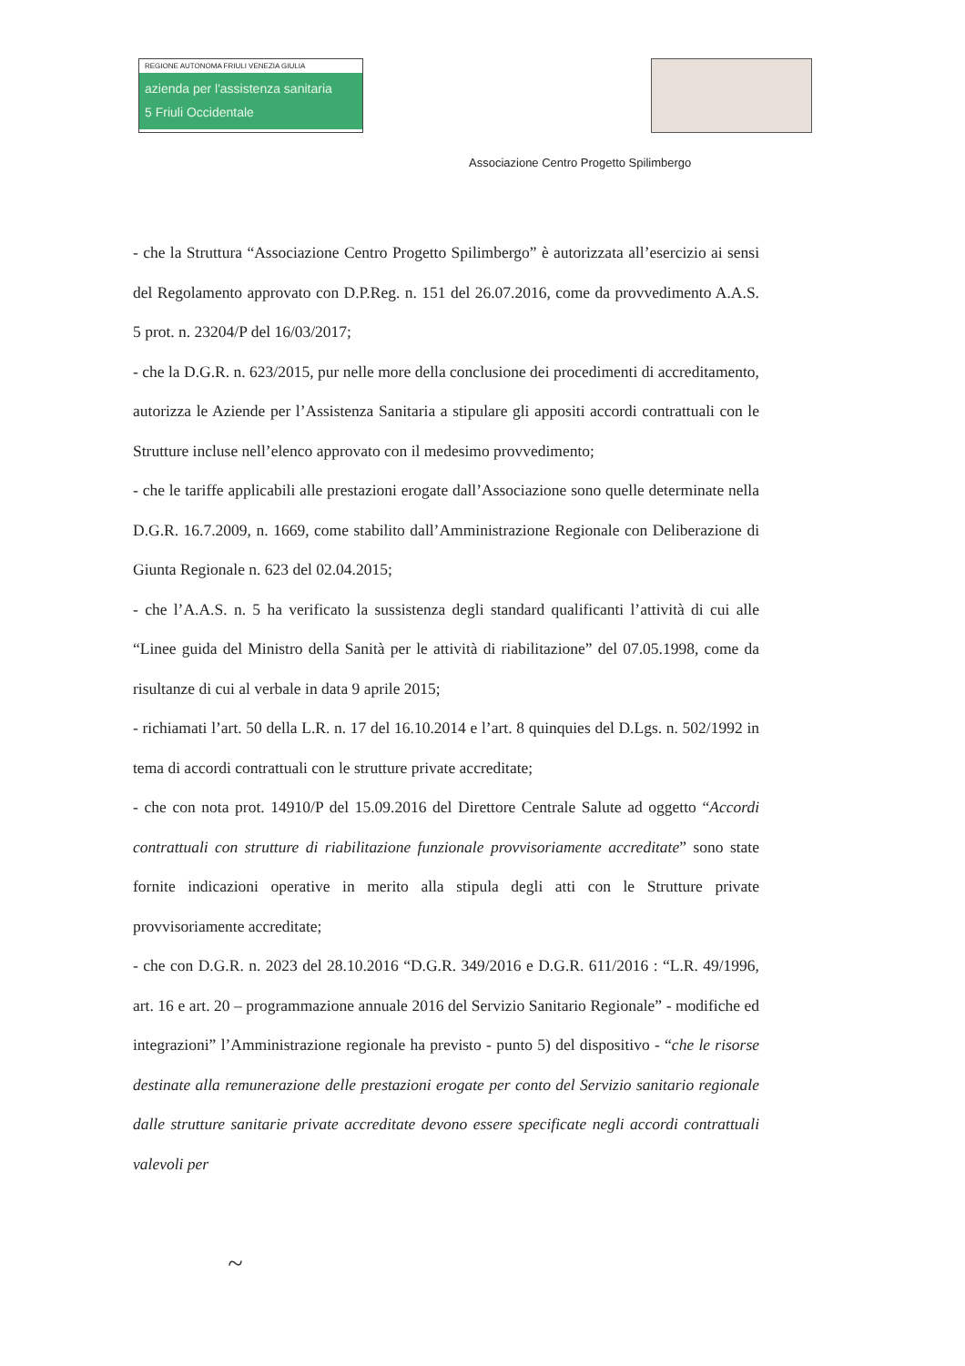REGIONE AUTONOMA FRIULI VENEZIA GIULIA
azienda per l'assistenza sanitaria
5 Friuli Occidentale
Associazione Centro Progetto Spilimbergo
- che la Struttura “Associazione Centro Progetto Spilimbergo” è autorizzata all’esercizio ai sensi del Regolamento approvato con D.P.Reg. n. 151 del 26.07.2016, come da provvedimento A.A.S. 5 prot. n. 23204/P del 16/03/2017;
- che la D.G.R. n. 623/2015, pur nelle more della conclusione dei procedimenti di accreditamento, autorizza le Aziende per l’Assistenza Sanitaria a stipulare gli appositi accordi contrattuali con le Strutture incluse nell’elenco approvato con il medesimo provvedimento;
- che le tariffe applicabili alle prestazioni erogate dall’Associazione sono quelle determinate nella D.G.R. 16.7.2009, n. 1669, come stabilito dall’Amministrazione Regionale con Deliberazione di Giunta Regionale n. 623 del 02.04.2015;
- che l’A.A.S. n. 5 ha verificato la sussistenza degli standard qualificanti l’attività di cui alle “Linee guida del Ministro della Sanità per le attività di riabilitazione” del 07.05.1998, come da risultanze di cui al verbale in data 9 aprile 2015;
- richiamati l’art. 50 della L.R. n. 17 del 16.10.2014 e l’art. 8 quinquies del D.Lgs. n. 502/1992 in tema di accordi contrattuali con le strutture private accreditate;
- che con nota prot. 14910/P del 15.09.2016 del Direttore Centrale Salute ad oggetto “Accordi contrattuali con strutture di riabilitazione funzionale provvisoriamente accreditate” sono state fornite indicazioni operative in merito alla stipula degli atti con le Strutture private provvisoriamente accreditate;
- che con D.G.R. n. 2023 del 28.10.2016 “D.G.R. 349/2016 e D.G.R. 611/2016 : “L.R. 49/1996, art. 16 e art. 20 – programmazione annuale 2016 del Servizio Sanitario Regionale” - modifiche ed integrazioni” l’Amministrazione regionale ha previsto - punto 5) del dispositivo - “che le risorse destinate alla remunerazione delle prestazioni erogate per conto del Servizio sanitario regionale dalle strutture sanitarie private accreditate devono essere specificate negli accordi contrattuali valevoli per
~